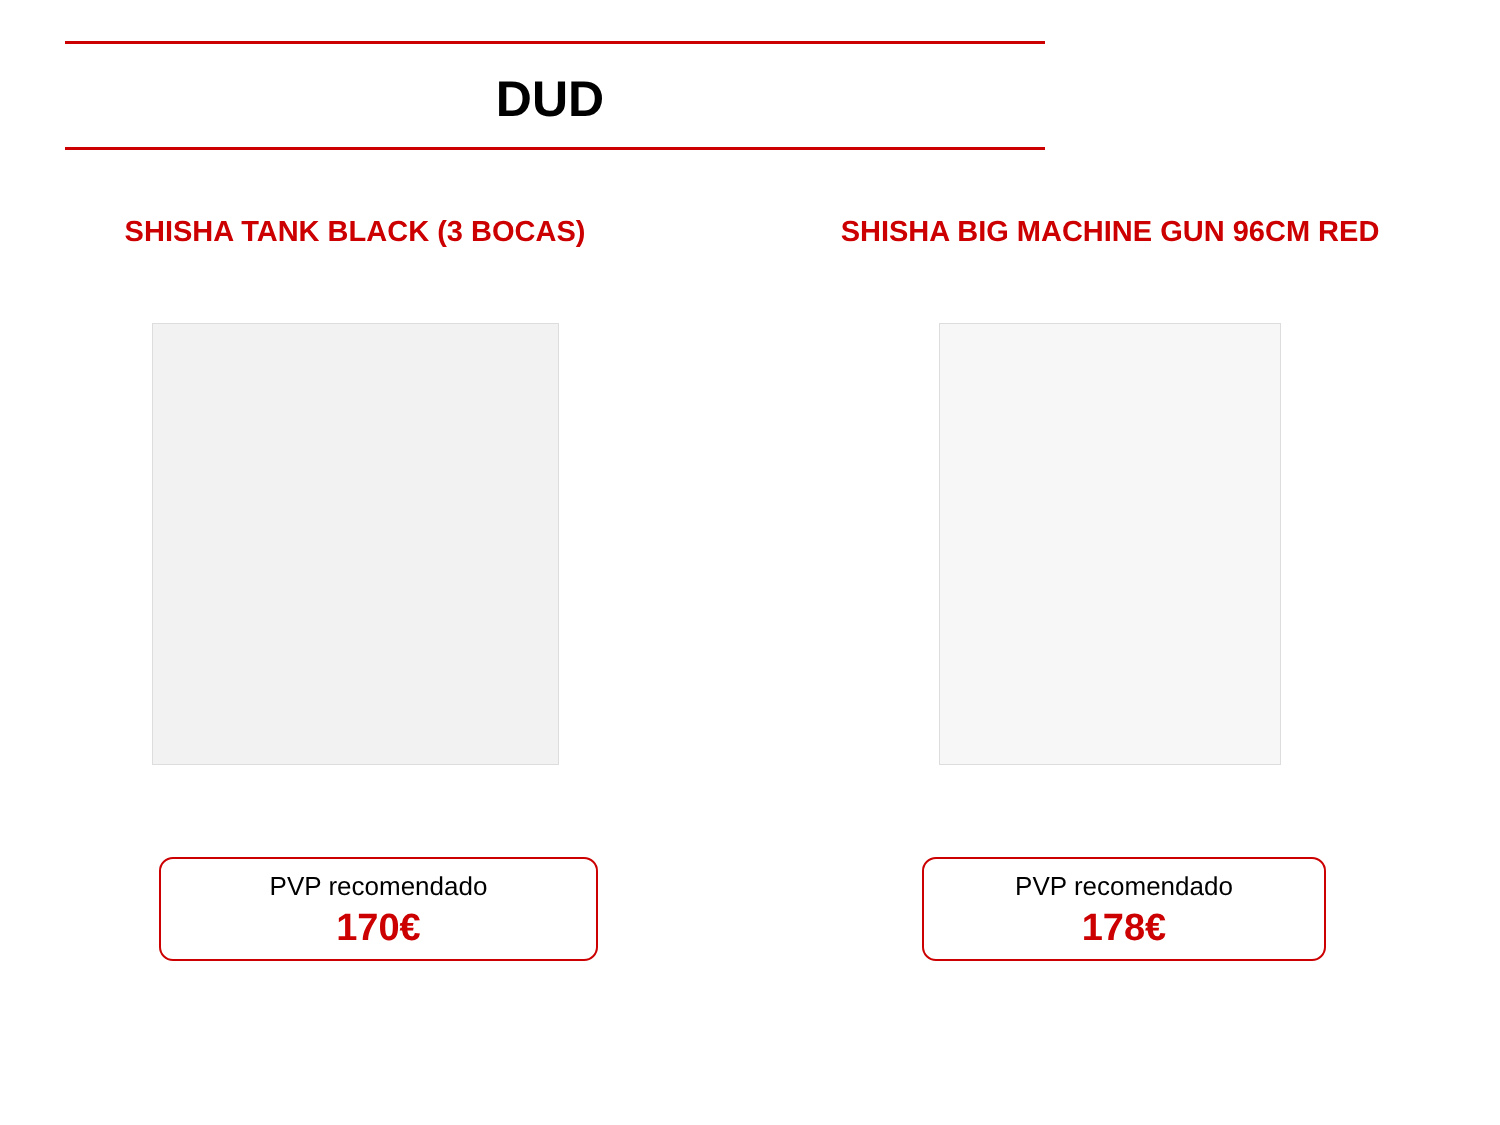DUD
SHISHA TANK BLACK (3 BOCAS) SHISHA BIG MACHINE GUN 96CM RED
PVP recomendado
170€
PVP recomendado
178€